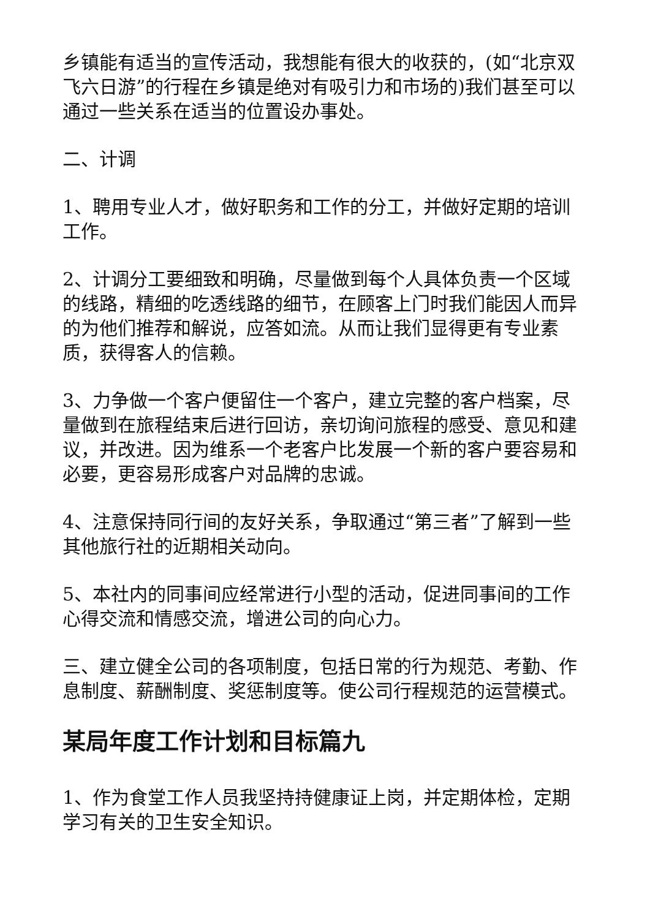乡镇能有适当的宣传活动，我想能有很大的收获的，(如“北京双飞六日游”的行程在乡镇是绝对有吸引力和市场的)我们甚至可以通过一些关系在适当的位置设办事处。
二、计调
1、聘用专业人才，做好职务和工作的分工，并做好定期的培训工作。
2、计调分工要细致和明确，尽量做到每个人具体负责一个区域的线路，精细的吃透线路的细节，在顾客上门时我们能因人而异的为他们推荐和解说，应答如流。从而让我们显得更有专业素质，获得客人的信赖。
3、力争做一个客户便留住一个客户，建立完整的客户档案，尽量做到在旅程结束后进行回访，亲切询问旅程的感受、意见和建议，并改进。因为维系一个老客户比发展一个新的客户要容易和必要，更容易形成客户对品牌的忠诚。
4、注意保持同行间的友好关系，争取通过“第三者”了解到一些其他旅行社的近期相关动向。
5、本社内的同事间应经常进行小型的活动，促进同事间的工作心得交流和情感交流，增进公司的向心力。
三、建立健全公司的各项制度，包括日常的行为规范、考勤、作息制度、薪酬制度、奖惩制度等。使公司行程规范的运营模式。
某局年度工作计划和目标篇九
1、作为食堂工作人员我坚持持健康证上岗，并定期体检，定期学习有关的卫生安全知识。